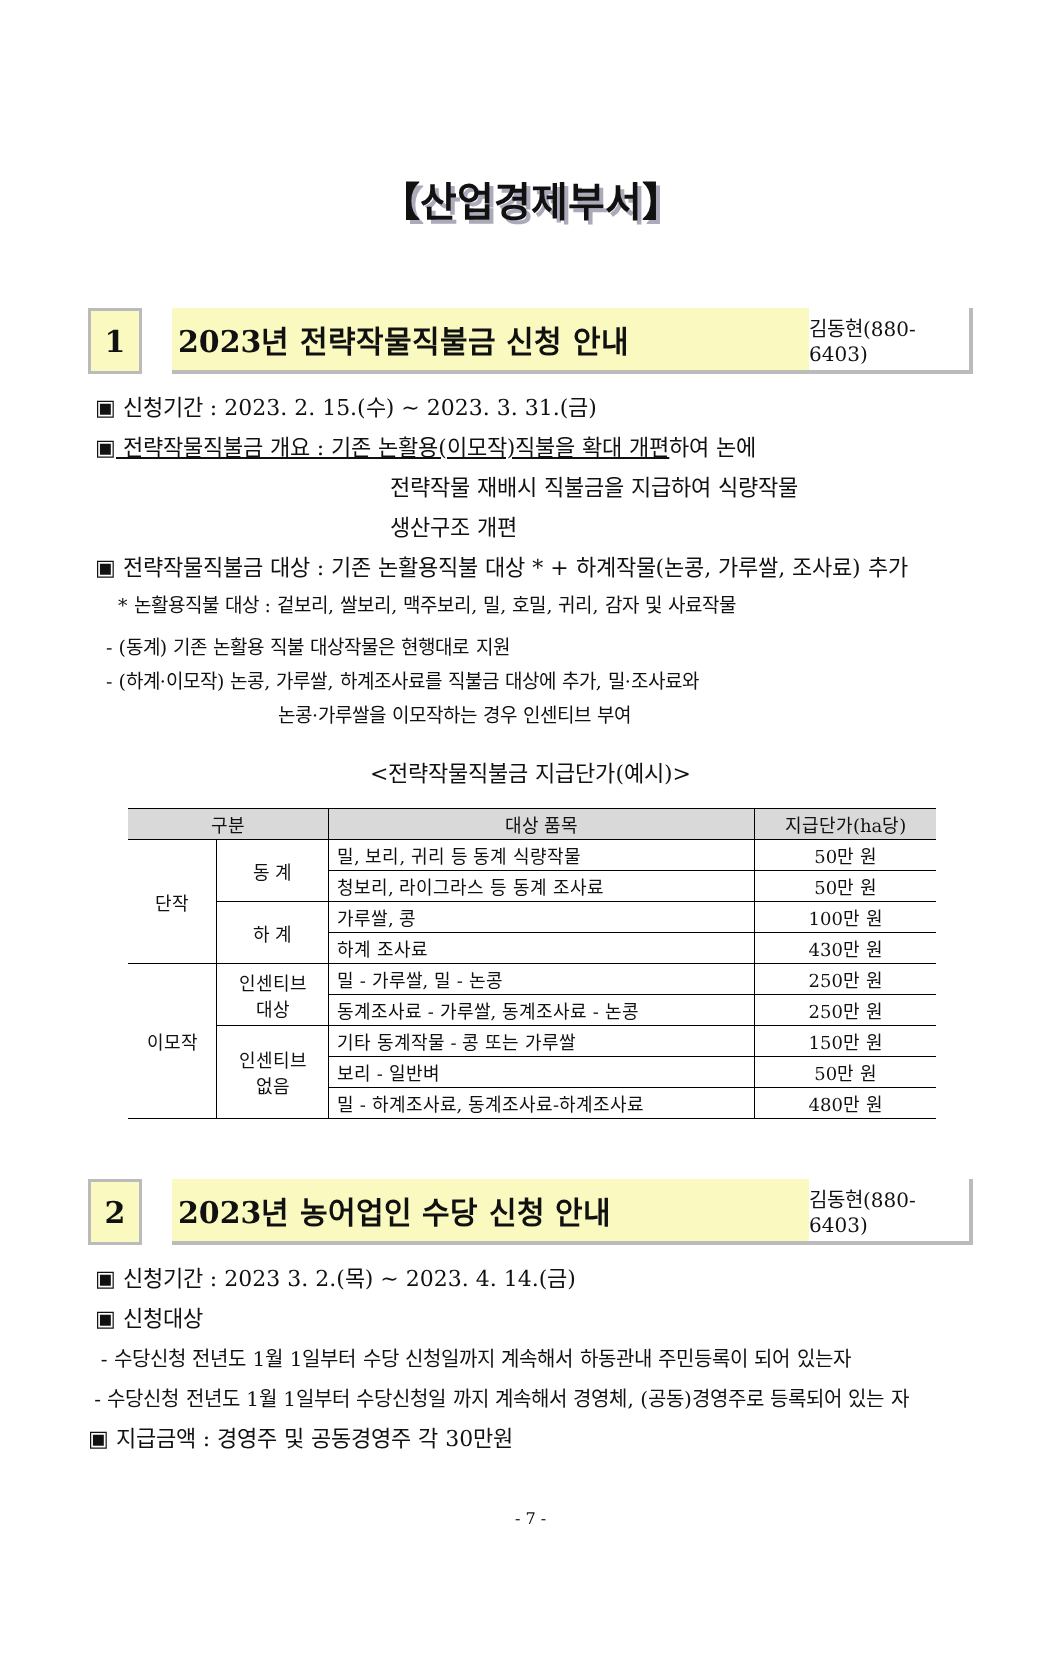【산업경제부서】
1 2023년 전략작물직불금 신청 안내
김동현(880-6403)
▣ 신청기간 : 2023. 2. 15.(수) ~ 2023. 3. 31.(금)
▣ 전략작물직불금 개요 : 기존 논활용(이모작)직불을 확대 개편하여 논에
전략작물 재배시 직불금을 지급하여 식량작물
생산구조 개편
▣ 전략작물직불금 대상 : 기존 논활용직불 대상 * + 하계작물(논콩, 가루쌀, 조사료) 추가
* 논활용직불 대상 : 겉보리, 쌀보리, 맥주보리, 밀, 호밀, 귀리, 감자 및 사료작물
- (동계) 기존 논활용 직불 대상작물은 현행대로 지원
- (하계·이모작) 논콩, 가루쌀, 하계조사료를 직불금 대상에 추가, 밀·조사료와
논콩·가루쌀을 이모작하는 경우 인센티브 부여
<전략작물직불금 지급단가(예시)>
| 구분 | | 대상 품목 | 지급단가(ha당) |
| --- | --- | --- | --- |
| 단작 | 동 계 | 밀, 보리, 귀리 등 동계 식량작물 | 50만 원 |
| | | 청보리, 라이그라스 등 동계 조사료 | 50만 원 |
| | 하 계 | 가루쌀, 콩 | 100만 원 |
| | | 하계 조사료 | 430만 원 |
| 이모작 | 인센티브 대상 | 밀 - 가루쌀, 밀 - 논콩 | 250만 원 |
| | | 동계조사료 - 가루쌀, 동계조사료 - 논콩 | 250만 원 |
| | 인센티브 없음 | 기타 동계작물 - 콩 또는 가루쌀 | 150만 원 |
| | | 보리 - 일반벼 | 50만 원 |
| | | 밀 - 하계조사료, 동계조사료-하계조사료 | 480만 원 |
2 2023년 농어업인 수당 신청 안내
김동현(880-6403)
▣ 신청기간 : 2023 3. 2.(목) ~ 2023. 4. 14.(금)
▣ 신청대상
- 수당신청 전년도 1월 1일부터 수당 신청일까지 계속해서 하동관내 주민등록이 되어 있는자
- 수당신청 전년도 1월 1일부터 수당신청일 까지 계속해서 경영체, (공동)경영주로 등록되어 있는 자
▣ 지급금액 : 경영주 및 공동경영주 각 30만원
- 7 -